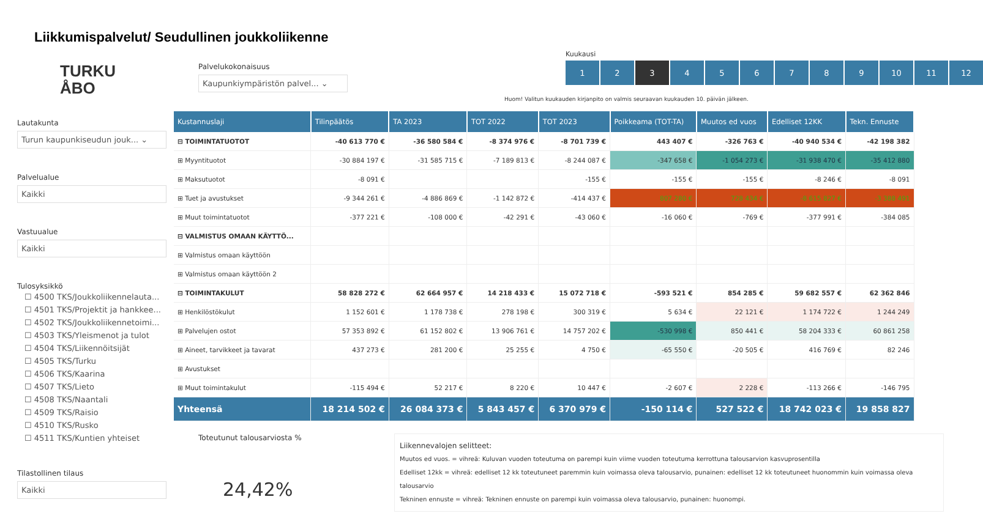Liikkumispalvelut/ Seudullinen joukkoliikenne
TURKU
ÅBO
Lautakunta
Turun kaupunkiseudun jouk... ⌄
Palvelualue
Kaikki
Vastuualue
Kaikki
Tulosyksikkö
☐ 4500 TKS/Joukkoliikennelauta...
☐ 4501 TKS/Projektit ja hankkee...
☐ 4502 TKS/Joukkoliikennetoimi...
☐ 4503 TKS/Yleismenot ja tulot
☐ 4504 TKS/Liikennöitsijät
☐ 4505 TKS/Turku
☐ 4506 TKS/Kaarina
☐ 4507 TKS/Lieto
☐ 4508 TKS/Naantali
☐ 4509 TKS/Raisio
☐ 4510 TKS/Rusko
☐ 4511 TKS/Kuntien yhteiset
Tilastollinen tilaus
Kaikki
Palvelukokonaisuus
Kaupunkiympäristön palvel... ⌄
Kuukausi
1 2 3 456789 10 11 12
Huom! Valitun kuukauden kirjanpito on valmis seuraavan kuukauden 10. päivän jälkeen.
| Kustannuslaji | Tilinpäätös | TA 2023 | TOT 2022 | TOT 2023 | Poikkeama (TOT-TA) | Muutos ed vuos | Edelliset 12KK | Tekn. Ennuste |
| --- | --- | --- | --- | --- | --- | --- | --- | --- |
| ⊟ TOIMINTATUOTOT | -40 613 770 € | -36 580 584 € | -8 374 976 € | -8 701 739 € | 443 407 € | -326 763 € | -40 940 534 € | -42 198 382 |
| ⊞ Myyntituotot | -30 884 197 € | -31 585 715 € | -7 189 813 € | -8 244 087 € | -347 658 € | -1 054 273 € | -31 938 470 € | -35 412 880 |
| ⊞ Maksutuotot | -8 091 € | | | -155 € | -155 € | -155 € | -8 246 € | -8 091 |
| ⊞ Tuet ja avustukset | -9 344 261 € | -4 886 869 € | -1 142 872 € | -414 437 € | 807 280 € | 728 434 € | -8 615 827 € | -3 388 491 |
| ⊞ Muut toimintatuotot | -377 221 € | -108 000 € | -42 291 € | -43 060 € | -16 060 € | -769 € | -377 991 € | -384 085 |
| ⊟ VALMISTUS OMAAN KÄYTTÖ... | | | | | | | | |
| ⊞ Valmistus omaan käyttöön | | | | | | | | |
| ⊞ Valmistus omaan käyttöön 2 | | | | | | | | |
| ⊟ TOIMINTAKULUT | 58 828 272 € | 62 664 957 € | 14 218 433 € | 15 072 718 € | -593 521 € | 854 285 € | 59 682 557 € | 62 362 846 |
| ⊞ Henkilöstökulut | 1 152 601 € | 1 178 738 € | 278 198 € | 300 319 € | 5 634 € | 22 121 € | 1 174 722 € | 1 244 249 |
| ⊞ Palvelujen ostot | 57 353 892 € | 61 152 802 € | 13 906 761 € | 14 757 202 € | -530 998 € | 850 441 € | 58 204 333 € | 60 861 258 |
| ⊞ Aineet, tarvikkeet ja tavarat | 437 273 € | 281 200 € | 25 255 € | 4 750 € | -65 550 € | -20 505 € | 416 769 € | 82 246 |
| ⊞ Avustukset | | | | | | | | |
| ⊞ Muut toimintakulut | -115 494 € | 52 217 € | 8 220 € | 10 447 € | -2 607 € | 2 228 € | -113 266 € | -146 795 |
| Yhteensä | 18 214 502 € | 26 084 373 € | 5 843 457 € | 6 370 979 € | -150 114 € | 527 522 € | 18 742 023 € | 19 858 827 |
Toteutunut talousarviosta %
24,42%
Liikennevalojen selitteet:
Muutos ed vuos. = vihreä: Kuluvan vuoden toteutuma on parempi kuin viime vuoden toteutuma kerrottuna talousarvion kasvuprosentilla
Edelliset 12kk = vihreä: edelliset 12 kk toteutuneet paremmin kuin voimassa oleva talousarvio, punainen: edelliset 12 kk toteutuneet huonommin kuin voimassa oleva talousarvio
Tekninen ennuste = vihreä: Tekninen ennuste on parempi kuin voimassa oleva talousarvio, punainen: huonompi.